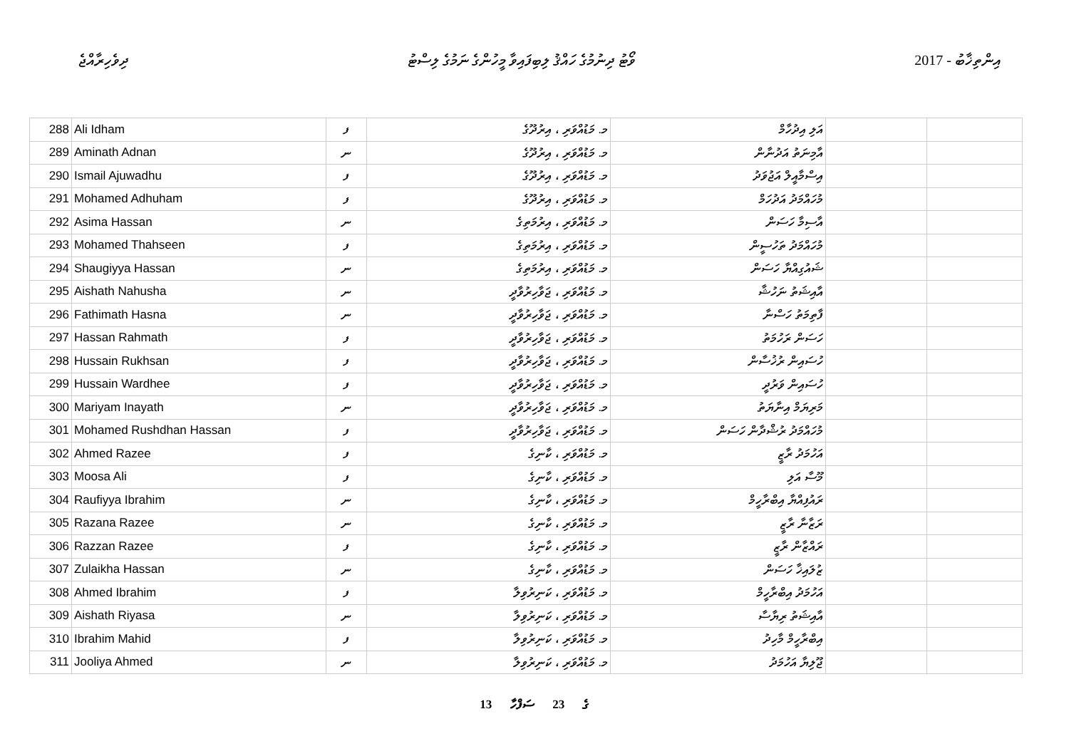ދިވެހިރާއްޖެ ވޯޓު ދިނުމުގެ ހައްޤު ލިބިފައިވާ މީހުންގެ ނަމުގެ ލިސްޓު 2017 - އިންތިޚާބު
| 288 | Ali Idham | ފ | މ. މަޑުއްވަރި ، އިރުދޫގެ | އަލި އިދުހާމް | | |
| 289 | Aminath Adnan | ނ | މ. މަޑުއްވަރި ، އިރުދޫގެ | އާމިނަތު އަދުނާން | | |
| 290 | Ismail Ajuwadhu | ފ | މ. މަޑުއްވަރި ، އިރުދޫގެ | އިސްމާއީލް އަޖުވަދު | | |
| 291 | Mohamed Adhuham | ފ | މ. މަޑުއްވަރި ، އިރުދޫގެ | މުހައްމަދު އަދުހަމް | | |
| 292 | Asima Hassan | ނ | މ. މަޑުއްވަރި ، އިރުމަތިގެ | އާސިމާ ހަސަން | | |
| 293 | Mohamed Thahseen | ފ | މ. މަޑުއްވަރި ، އިރުމަތިގެ | މުހައްމަދު ތަހުސީން | | |
| 294 | Shaugiyya Hassan | ނ | މ. މަޑުއްވަރި ، އިރުމަތިގެ | ޝައުގިއްޔާ ހަސަން | | |
| 295 | Aishath Nahusha | ނ | މ. މަޑުއްވަރި ، ޖަވާހިރުވާދީ | އާއިޝަތު ނަހުޝާ | | |
| 296 | Fathimath Hasna | ނ | މ. މަޑުއްވަރި ، ޖަވާހިރުވާދީ | ފާތިމަތު ހަސްނާ | | |
| 297 | Hassan Rahmath | ފ | މ. މަޑުއްވަރި ، ޖަވާހިރުވާދީ | ހަސަން ރަހުމަތު | | |
| 298 | Hussain Rukhsan | ފ | މ. މަޑުއްވަރި ، ޖަވާހިރުވާދީ | ހުސައިން ރުޚުސާން | | |
| 299 | Hussain Wardhee | ފ | މ. މަޑުއްވަރި ، ޖަވާހިރުވާދީ | ހުސައިން ވަރުދީ | | |
| 300 | Mariyam Inayath | ނ | މ. މަޑުއްވަރި ، ޖަވާހިރުވާދީ | މަރިޔަމް އިނާޔަތު | | |
| 301 | Mohamed Rushdhan Hassan | ފ | މ. މަޑުއްވަރި ، ޖަވާހިރުވާދީ | މުހައްމަދު ރުޝްދާން ހަސަން | | |
| 302 | Ahmed Razee | ފ | މ. މަޑުއްވަރި ، ކާނިގެ | އަހުމަދު ރާޒީ | | |
| 303 | Moosa Ali | ފ | މ. މަޑުއްވަރި ، ކާނިގެ | މޫސާ އަލި | | |
| 304 | Raufiyya Ibrahim | ނ | މ. މަޑުއްވަރި ، ކާނިގެ | ރައުފިއްޔާ އިބްރާހީމް | | |
| 305 | Razana Razee | ނ | މ. މަޑުއްވަރި ، ކާނިގެ | ރަޒާނާ ރާޒީ | | |
| 306 | Razzan Razee | ފ | މ. މަޑުއްވަރި ، ކާނިގެ | ރައްޒާން ރާޒީ | | |
| 307 | Zulaikha Hassan | ނ | މ. މަޑުއްވަރި ، ކާނިގެ | ޒުލައިޚާ ހަސަން | | |
| 308 | Ahmed Ibrahim | ފ | މ. މަޑުއްވަރި ، ކަނިރުވިލާ | އަހުމަދު އިބްރާހީމް | | |
| 309 | Aishath Riyasa | ނ | މ. މަޑުއްވަރި ، ކަނިރުވިލާ | އާއިޝަތު ރިޔާސާ | | |
| 310 | Ibrahim Mahid | ފ | މ. މަޑުއްވަރި ، ކަނިރުވިލާ | އިބްރާހީމް މާހިދު | | |
| 311 | Jooliya Ahmed | ނ | މ. މަޑުއްވަރި ، ކަނިރުވިލާ | ޖޫލިޔާ އަހުމަދު | | |
13 ގެ 23 ސަފްހާ